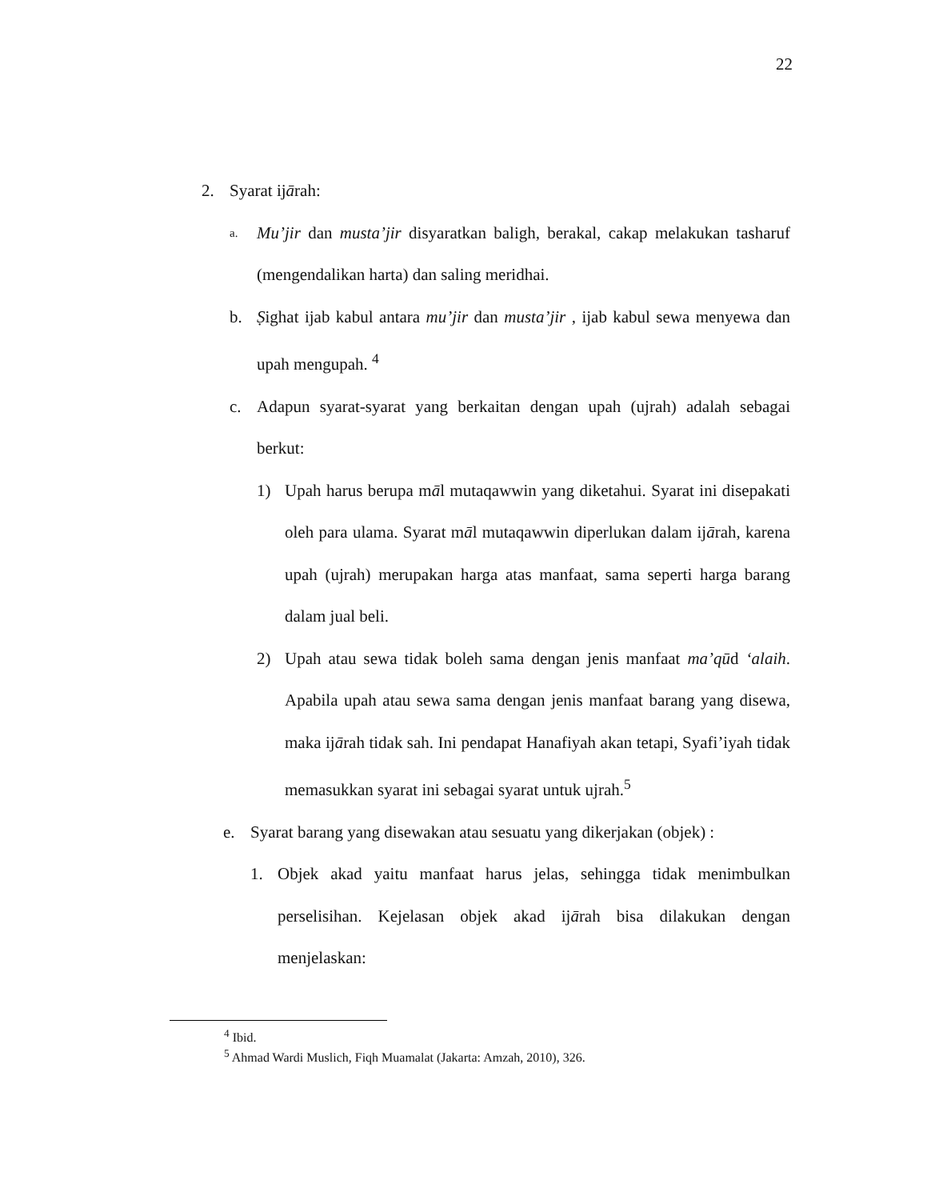22
2. Syarat ijārah:
a. Mu’jir dan musta’jir disyaratkan baligh, berakal, cakap melakukan tasharuf (mengendalikan harta) dan saling meridhai.
b. Ṣighat ijab kabul antara mu’jir dan musta’jir , ijab kabul sewa menyewa dan upah mengupah. <sup>4</sup>
c. Adapun syarat-syarat yang berkaitan dengan upah (ujrah) adalah sebagai berkut:
1) Upah harus berupa māl mutaqawwin yang diketahui. Syarat ini disepakati oleh para ulama. Syarat māl mutaqawwin diperlukan dalam ijārah, karena upah (ujrah) merupakan harga atas manfaat, sama seperti harga barang dalam jual beli.
2) Upah atau sewa tidak boleh sama dengan jenis manfaat ma’qūd ‘alaih. Apabila upah atau sewa sama dengan jenis manfaat barang yang disewa, maka ijārah tidak sah. Ini pendapat Hanafiyah akan tetapi, Syafi’iyah tidak memasukkan syarat ini sebagai syarat untuk ujrah.<sup>5</sup>
e. Syarat barang yang disewakan atau sesuatu yang dikerjakan (objek) :
1. Objek akad yaitu manfaat harus jelas, sehingga tidak menimbulkan perselisihan. Kejelasan objek akad ijārah bisa dilakukan dengan menjelaskan:
<sup>4</sup> Ibid.
<sup>5</sup> Ahmad Wardi Muslich, Fiqh Muamalat (Jakarta: Amzah, 2010), 326.